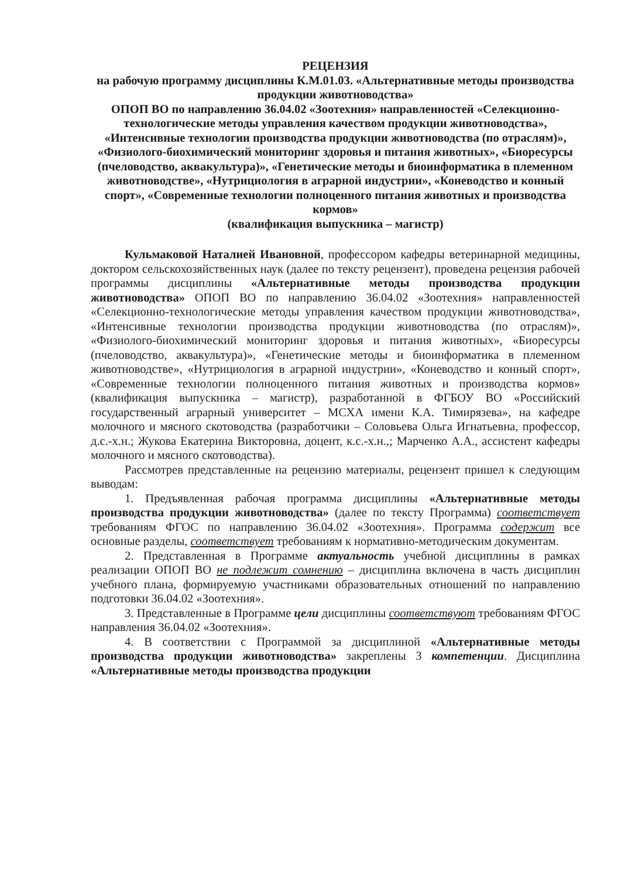РЕЦЕНЗИЯ
на рабочую программу дисциплины К.М.01.03. «Альтернативные методы производства продукции животноводства»
ОПОП ВО по направлению 36.04.02 «Зоотехния» направленностей «Селекционно-технологические методы управления качеством продукции животноводства», «Интенсивные технологии производства продукции животноводства (по отраслям)», «Физиолого-биохимический мониторинг здоровья и питания животных», «Биоресурсы (пчеловодство, аквакультура)», «Генетические методы и биоинформатика в племенном животноводстве», «Нутрициология в аграрной индустрии», «Коневодство и конный спорт», «Современные технологии полноценного питания животных и производства кормов»
(квалификация выпускника – магистр)
Кульмаковой Наталией Ивановной, профессором кафедры ветеринарной медицины, доктором сельскохозяйственных наук (далее по тексту рецензент), проведена рецензия рабочей программы дисциплины «Альтернативные методы производства продукции животноводства» ОПОП ВО по направлению 36.04.02 «Зоотехния» направленностей «Селекционно-технологические методы управления качеством продукции животноводства», «Интенсивные технологии производства продукции животноводства (по отраслям)», «Физиолого-биохимический мониторинг здоровья и питания животных», «Биоресурсы (пчеловодство, аквакультура)», «Генетические методы и биоинформатика в племенном животноводстве», «Нутрициология в аграрной индустрии», «Коневодство и конный спорт», «Современные технологии полноценного питания животных и производства кормов» (квалификация выпускника – магистр), разработанной в ФГБОУ ВО «Российский государственный аграрный университет – МСХА имени К.А. Тимирязева», на кафедре молочного и мясного скотоводства (разработчики – Соловьева Ольга Игнатьевна, профессор, д.с.-х.н.; Жукова Екатерина Викторовна, доцент, к.с.-х.н.,; Марченко А.А., ассистент кафедры молочного и мясного скотоводства).
Рассмотрев представленные на рецензию материалы, рецензент пришел к следующим выводам:
1. Предъявленная рабочая программа дисциплины «Альтернативные методы производства продукции животноводства» (далее по тексту Программа) соответствует требованиям ФГОС по направлению 36.04.02 «Зоотехния». Программа содержит все основные разделы, соответствует требованиям к нормативно-методическим документам.
2. Представленная в Программе актуальность учебной дисциплины в рамках реализации ОПОП ВО не подлежит сомнению – дисциплина включена в часть дисциплин учебного плана, формируемую участниками образовательных отношений по направлению подготовки 36.04.02 «Зоотехния».
3. Представленные в Программе цели дисциплины соответствуют требованиям ФГОС направления 36.04.02 «Зоотехния».
4. В соответствии с Программой за дисциплиной «Альтернативные методы производства продукции животноводства» закреплены 3 компетенции. Дисциплина «Альтернативные методы производства продукции